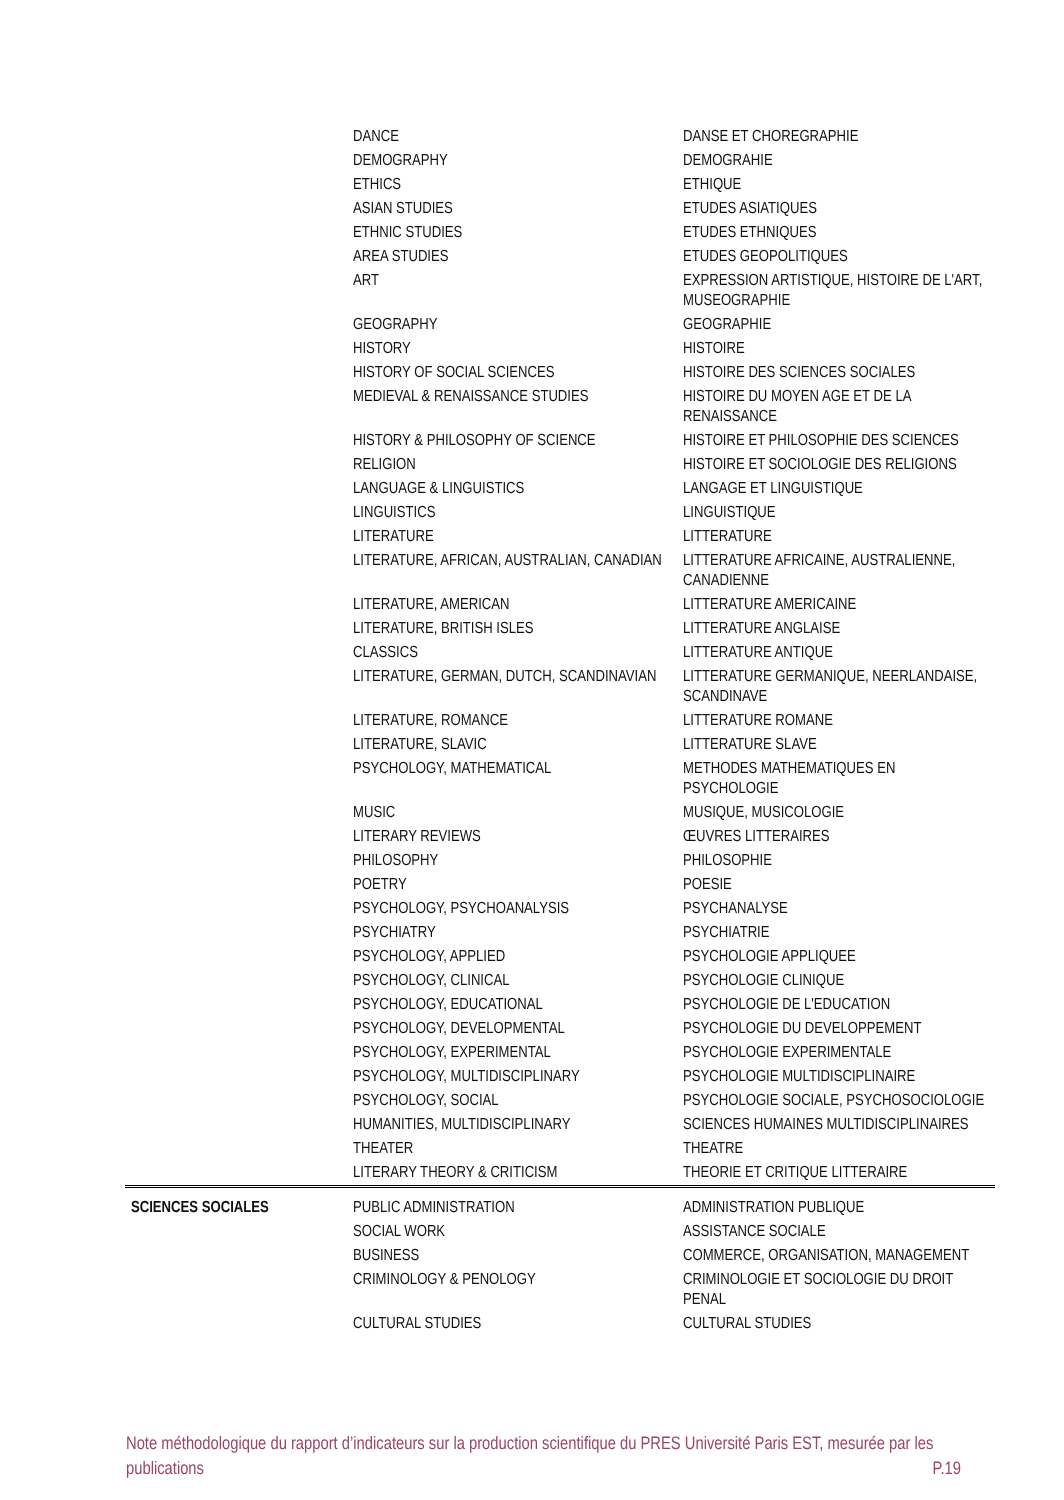| | DANCE | DANSE ET CHOREGRAPHIE |
| | DEMOGRAPHY | DEMOGRAHIE |
| | ETHICS | ETHIQUE |
| | ASIAN STUDIES | ETUDES ASIATIQUES |
| | ETHNIC STUDIES | ETUDES ETHNIQUES |
| | AREA STUDIES | ETUDES GEOPOLITIQUES |
| | ART | EXPRESSION ARTISTIQUE, HISTOIRE DE L'ART, MUSEOGRAPHIE |
| | GEOGRAPHY | GEOGRAPHIE |
| | HISTORY | HISTOIRE |
| | HISTORY OF SOCIAL SCIENCES | HISTOIRE DES SCIENCES SOCIALES |
| | MEDIEVAL & RENAISSANCE STUDIES | HISTOIRE DU MOYEN AGE ET DE LA RENAISSANCE |
| | HISTORY & PHILOSOPHY OF SCIENCE | HISTOIRE ET PHILOSOPHIE DES SCIENCES |
| | RELIGION | HISTOIRE ET SOCIOLOGIE DES RELIGIONS |
| | LANGUAGE & LINGUISTICS | LANGAGE ET LINGUISTIQUE |
| | LINGUISTICS | LINGUISTIQUE |
| | LITERATURE | LITTERATURE |
| | LITERATURE, AFRICAN, AUSTRALIAN, CANADIAN | LITTERATURE AFRICAINE, AUSTRALIENNE, CANADIENNE |
| | LITERATURE, AMERICAN | LITTERATURE AMERICAINE |
| | LITERATURE, BRITISH ISLES | LITTERATURE ANGLAISE |
| | CLASSICS | LITTERATURE ANTIQUE |
| | LITERATURE, GERMAN, DUTCH, SCANDINAVIAN | LITTERATURE GERMANIQUE, NEERLANDAISE, SCANDINAVE |
| | LITERATURE, ROMANCE | LITTERATURE ROMANE |
| | LITERATURE, SLAVIC | LITTERATURE SLAVE |
| | PSYCHOLOGY, MATHEMATICAL | METHODES MATHEMATIQUES EN PSYCHOLOGIE |
| | MUSIC | MUSIQUE, MUSICOLOGIE |
| | LITERARY REVIEWS | ŒUVRES LITTERAIRES |
| | PHILOSOPHY | PHILOSOPHIE |
| | POETRY | POESIE |
| | PSYCHOLOGY, PSYCHOANALYSIS | PSYCHANALYSE |
| | PSYCHIATRY | PSYCHIATRIE |
| | PSYCHOLOGY, APPLIED | PSYCHOLOGIE APPLIQUEE |
| | PSYCHOLOGY, CLINICAL | PSYCHOLOGIE CLINIQUE |
| | PSYCHOLOGY, EDUCATIONAL | PSYCHOLOGIE DE L'EDUCATION |
| | PSYCHOLOGY, DEVELOPMENTAL | PSYCHOLOGIE DU DEVELOPPEMENT |
| | PSYCHOLOGY, EXPERIMENTAL | PSYCHOLOGIE EXPERIMENTALE |
| | PSYCHOLOGY, MULTIDISCIPLINARY | PSYCHOLOGIE MULTIDISCIPLINAIRE |
| | PSYCHOLOGY, SOCIAL | PSYCHOLOGIE SOCIALE, PSYCHOSOCIOLOGIE |
| | HUMANITIES, MULTIDISCIPLINARY | SCIENCES HUMAINES MULTIDISCIPLINAIRES |
| | THEATER | THEATRE |
| | LITERARY THEORY & CRITICISM | THEORIE ET CRITIQUE LITTERAIRE |
| SCIENCES SOCIALES | PUBLIC ADMINISTRATION | ADMINISTRATION PUBLIQUE |
| | SOCIAL WORK | ASSISTANCE SOCIALE |
| | BUSINESS | COMMERCE, ORGANISATION, MANAGEMENT |
| | CRIMINOLOGY & PENOLOGY | CRIMINOLOGIE ET SOCIOLOGIE DU DROIT PENAL |
| | CULTURAL STUDIES | CULTURAL STUDIES |
Note méthodologique du rapport d’indicateurs sur la production scientifique du PRES Université Paris EST, mesurée par les publications P.19